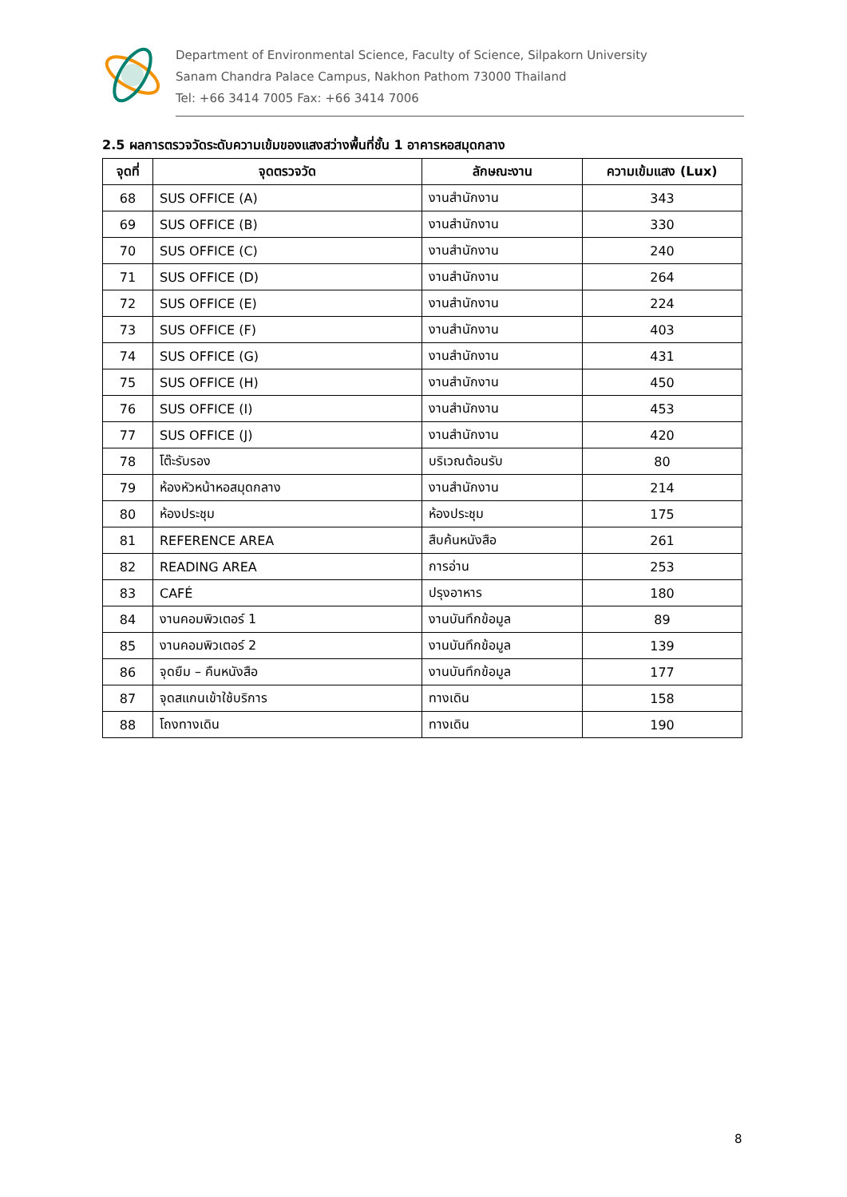Department of Environmental Science, Faculty of Science, Silpakorn University
Sanam Chandra Palace Campus, Nakhon Pathom 73000 Thailand
Tel: +66 3414 7005 Fax: +66 3414 7006
2.5 ผลการตรวจวัดระดับความเข้มของแสงสว่างพื้นที่ชั้น 1 อาคารหอสมุดกลาง
| จุดที่ | จุดตรวจวัด | ลักษณะงาน | ความเข้มแสง (Lux) |
| --- | --- | --- | --- |
| 68 | SUS OFFICE (A) | งานสำนักงาน | 343 |
| 69 | SUS OFFICE (B) | งานสำนักงาน | 330 |
| 70 | SUS OFFICE (C) | งานสำนักงาน | 240 |
| 71 | SUS OFFICE (D) | งานสำนักงาน | 264 |
| 72 | SUS OFFICE (E) | งานสำนักงาน | 224 |
| 73 | SUS OFFICE (F) | งานสำนักงาน | 403 |
| 74 | SUS OFFICE (G) | งานสำนักงาน | 431 |
| 75 | SUS OFFICE (H) | งานสำนักงาน | 450 |
| 76 | SUS OFFICE (I) | งานสำนักงาน | 453 |
| 77 | SUS OFFICE (J) | งานสำนักงาน | 420 |
| 78 | โต๊ะรับรอง | บริเวณต้อนรับ | 80 |
| 79 | ห้องหัวหน้าหอสมุดกลาง | งานสำนักงาน | 214 |
| 80 | ห้องประชุม | ห้องประชุม | 175 |
| 81 | REFERENCE AREA | สืบค้นหนังสือ | 261 |
| 82 | READING AREA | การอ่าน | 253 |
| 83 | CAFÉ | ปรุงอาหาร | 180 |
| 84 | งานคอมพิวเตอร์ 1 | งานบันทึกข้อมูล | 89 |
| 85 | งานคอมพิวเตอร์ 2 | งานบันทึกข้อมูล | 139 |
| 86 | จุดยืม – คืนหนังสือ | งานบันทึกข้อมูล | 177 |
| 87 | จุดสแกนเข้าใช้บริการ | ทางเดิน | 158 |
| 88 | โถงทางเดิน | ทางเดิน | 190 |
8